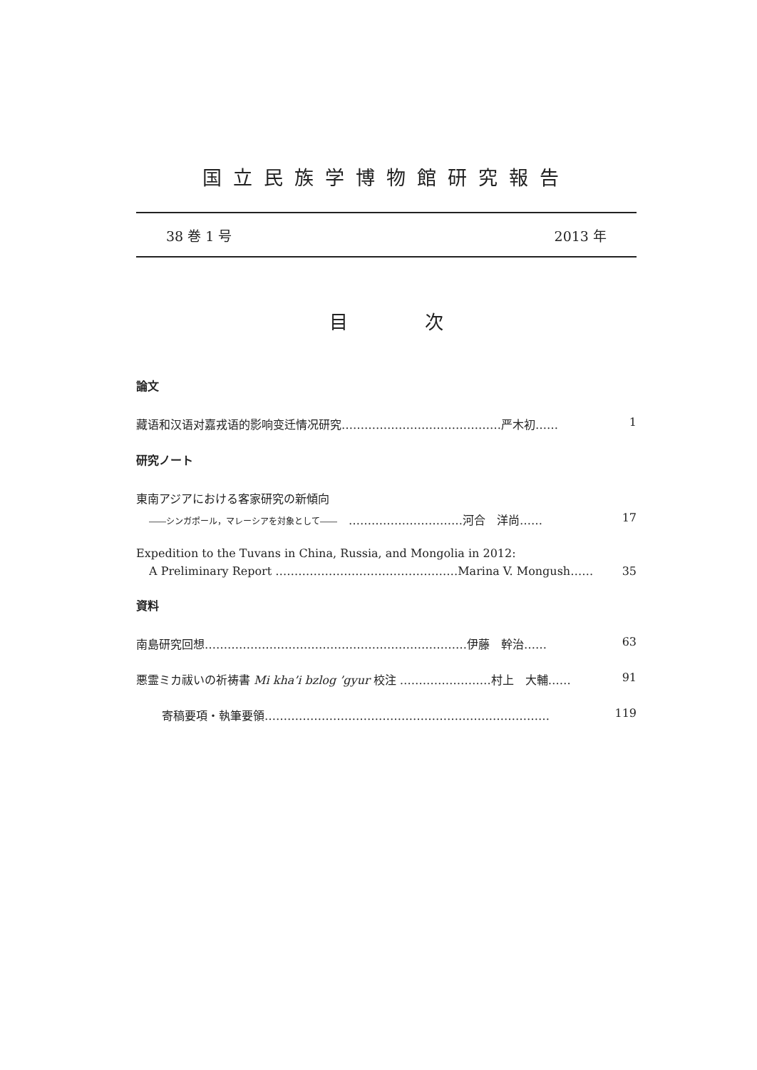国立民族学博物館研究報告
38 巻 1 号 2013 年
目 次
論文
藏语和汉语对嘉戎语的影响变迁情况研究……………………………………严木初…… 1
研究ノート
東南アジアにおける客家研究の新傾向
――シンガポール，マレーシアを対象として――　…………………………河合　洋尚…… 17
Expedition to the Tuvans in China, Russia, and Mongolia in 2012:
A Preliminary Report …………………………………………Marina V. Mongush…… 35
資料
南島研究回想……………………………………………………………伊藤　幹治…… 63
悪霊ミカ祓いの祈祷書 Mi kha’i bzlog ’gyur 校注 ……………………村上　大輔…… 91
寄稿要項・執筆要領………………………………………………………………… 119